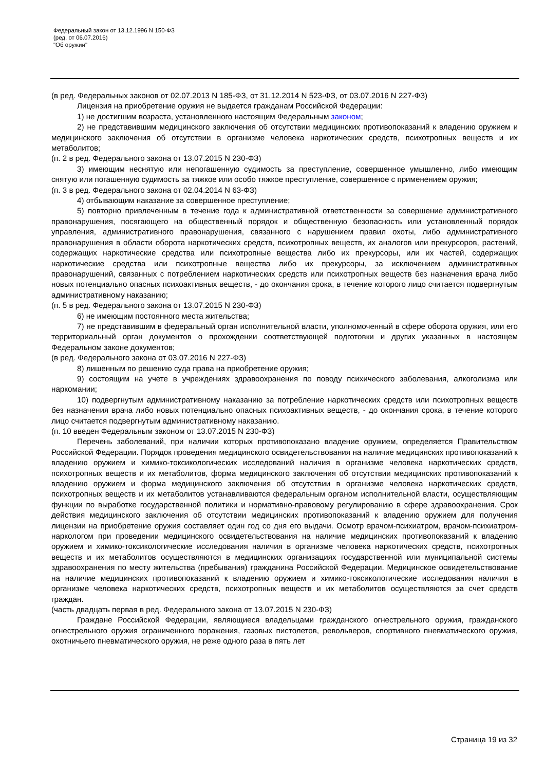Федеральный закон от 13.12.1996 N 150-ФЗ
(ред. от 06.07.2016)
"Об оружии"
(в ред. Федеральных законов от 02.07.2013 N 185-ФЗ, от 31.12.2014 N 523-ФЗ, от 03.07.2016 N 227-ФЗ)
Лицензия на приобретение оружия не выдается гражданам Российской Федерации:
1) не достигшим возраста, установленного настоящим Федеральным законом;
2) не представившим медицинского заключения об отсутствии медицинских противопоказаний к владению оружием и медицинского заключения об отсутствии в организме человека наркотических средств, психотропных веществ и их метаболитов;
(п. 2 в ред. Федерального закона от 13.07.2015 N 230-ФЗ)
3) имеющим неснятую или непогашенную судимость за преступление, совершенное умышленно, либо имеющим снятую или погашенную судимость за тяжкое или особо тяжкое преступление, совершенное с применением оружия;
(п. 3 в ред. Федерального закона от 02.04.2014 N 63-ФЗ)
4) отбывающим наказание за совершенное преступление;
5) повторно привлеченным в течение года к административной ответственности за совершение административного правонарушения, посягающего на общественный порядок и общественную безопасность или установленный порядок управления, административного правонарушения, связанного с нарушением правил охоты, либо административного правонарушения в области оборота наркотических средств, психотропных веществ, их аналогов или прекурсоров, растений, содержащих наркотические средства или психотропные вещества либо их прекурсоры, или их частей, содержащих наркотические средства или психотропные вещества либо их прекурсоры, за исключением административных правонарушений, связанных с потреблением наркотических средств или психотропных веществ без назначения врача либо новых потенциально опасных психоактивных веществ, - до окончания срока, в течение которого лицо считается подвергнутым административному наказанию;
(п. 5 в ред. Федерального закона от 13.07.2015 N 230-ФЗ)
6) не имеющим постоянного места жительства;
7) не представившим в федеральный орган исполнительной власти, уполномоченный в сфере оборота оружия, или его территориальный орган документов о прохождении соответствующей подготовки и других указанных в настоящем Федеральном законе документов;
(в ред. Федерального закона от 03.07.2016 N 227-ФЗ)
8) лишенным по решению суда права на приобретение оружия;
9) состоящим на учете в учреждениях здравоохранения по поводу психического заболевания, алкоголизма или наркомании;
10) подвергнутым административному наказанию за потребление наркотических средств или психотропных веществ без назначения врача либо новых потенциально опасных психоактивных веществ, - до окончания срока, в течение которого лицо считается подвергнутым административному наказанию.
(п. 10 введен Федеральным законом от 13.07.2015 N 230-ФЗ)
Перечень заболеваний, при наличии которых противопоказано владение оружием, определяется Правительством Российской Федерации. Порядок проведения медицинского освидетельствования на наличие медицинских противопоказаний к владению оружием и химико-токсикологических исследований наличия в организме человека наркотических средств, психотропных веществ и их метаболитов, форма медицинского заключения об отсутствии медицинских противопоказаний к владению оружием и форма медицинского заключения об отсутствии в организме человека наркотических средств, психотропных веществ и их метаболитов устанавливаются федеральным органом исполнительной власти, осуществляющим функции по выработке государственной политики и нормативно-правовому регулированию в сфере здравоохранения. Срок действия медицинского заключения об отсутствии медицинских противопоказаний к владению оружием для получения лицензии на приобретение оружия составляет один год со дня его выдачи. Осмотр врачом-психиатром, врачом-психиатром-наркологом при проведении медицинского освидетельствования на наличие медицинских противопоказаний к владению оружием и химико-токсикологические исследования наличия в организме человека наркотических средств, психотропных веществ и их метаболитов осуществляются в медицинских организациях государственной или муниципальной системы здравоохранения по месту жительства (пребывания) гражданина Российской Федерации. Медицинское освидетельствование на наличие медицинских противопоказаний к владению оружием и химико-токсикологические исследования наличия в организме человека наркотических средств, психотропных веществ и их метаболитов осуществляются за счет средств граждан.
(часть двадцать первая в ред. Федерального закона от 13.07.2015 N 230-ФЗ)
Граждане Российской Федерации, являющиеся владельцами гражданского огнестрельного оружия, гражданского огнестрельного оружия ограниченного поражения, газовых пистолетов, револьверов, спортивного пневматического оружия, охотничьего пневматического оружия, не реже одного раза в пять лет
Страница 19 из 32